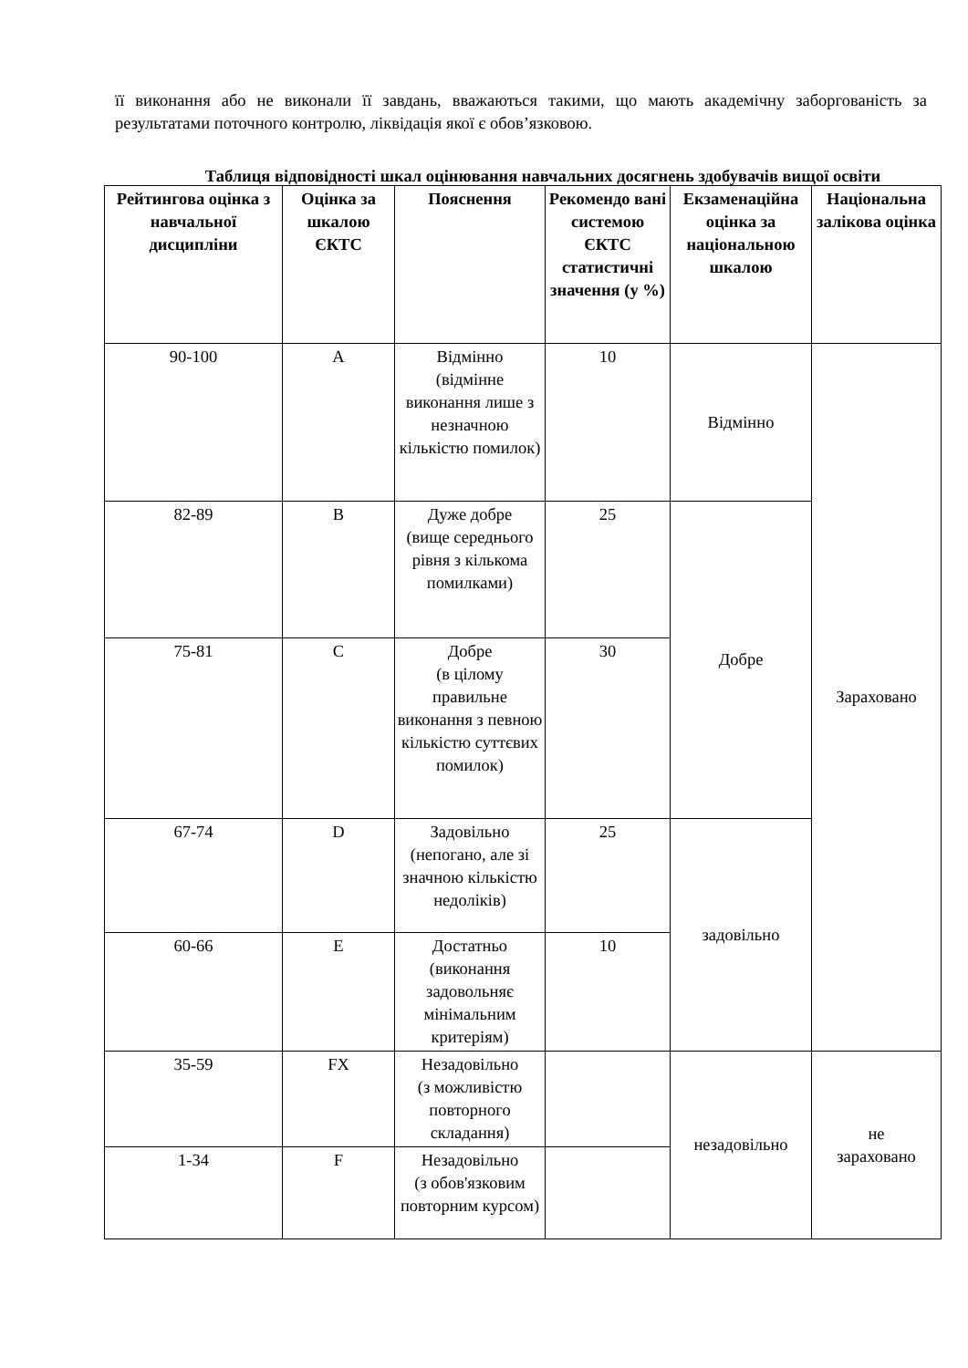її виконання або не виконали її завдань, вважаються такими, що мають академічну заборгованість за результатами поточного контролю, ліквідація якої є обов’язковою.
Таблиця відповідності шкал оцінювання навчальних досягнень здобувачів вищої освіти
| Рейтингова оцінка з навчальної дисципліни | Оцінка за шкалою ЄКТС | Пояснення | Рекомендо вані системою ЄКТС статистичні значення (у %) | Екзаменаційна оцінка за національною шкалою | Національна залікова оцінка |
| --- | --- | --- | --- | --- | --- |
| 90-100 | A | Відмінно (відмінне виконання лише з незначною кількістю помилок) | 10 | Відмінно | Зараховано |
| 82-89 | B | Дуже добре (вище середнього рівня з кількома помилками) | 25 | Добре | |
| 75-81 | C | Добре (в цілому правильне виконання з певною кількістю суттєвих помилок) | 30 | | |
| 67-74 | D | Задовільно (непогано, але зі значною кількістю недоліків) | 25 | задовільно | |
| 60-66 | E | Достатньо (виконання задовольняє мінімальним критеріям) | 10 | | |
| 35-59 | FX | Незадовільно (з можливістю повторного складання) | | незадовільно | не зараховано |
| 1-34 | F | Незадовільно (з обов'язковим повторним курсом) | | | |